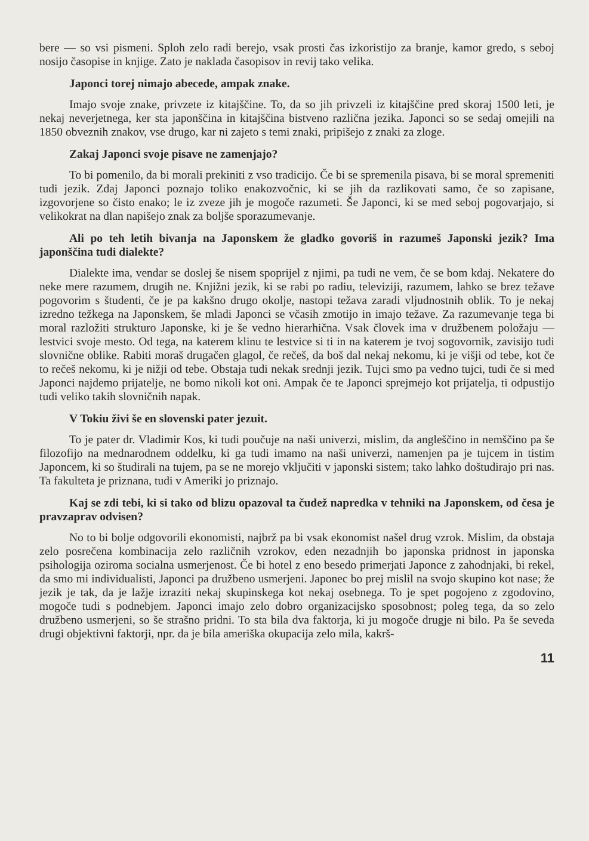bere — so vsi pismeni. Sploh zelo radi berejo, vsak prosti čas izkoristijo za branje, kamor gredo, s seboj nosijo časopise in knjige. Zato je naklada časopisov in revij tako velika.
Japonci torej nimajo abecede, ampak znake.
Imajo svoje znake, privzete iz kitajščine. To, da so jih privzeli iz kitajščine pred skoraj 1500 leti, je nekaj neverjetnega, ker sta japonščina in kitajščina bistveno različna jezika. Japonci so se sedaj omejili na 1850 obveznih znakov, vse drugo, kar ni zajeto s temi znaki, pripišejo z znaki za zloge.
Zakaj Japonci svoje pisave ne zamenjajo?
To bi pomenilo, da bi morali prekiniti z vso tradicijo. Če bi se spremenila pisava, bi se moral spremeniti tudi jezik. Zdaj Japonci poznajo toliko enakozvočnic, ki se jih da razlikovati samo, če so zapisane, izgovorjene so čisto enako; le iz zveze jih je mogoče razumeti. Še Japonci, ki se med seboj pogovarjajo, si velikokrat na dlan napišejo znak za boljše sporazumevanje.
Ali po teh letih bivanja na Japonskem že gladko govoriš in razumeš Japonski jezik? Ima japonščina tudi dialekte?
Dialekte ima, vendar se doslej še nisem spoprijel z njimi, pa tudi ne vem, če se bom kdaj. Nekatere do neke mere razumem, drugih ne. Knjižni jezik, ki se rabi po radiu, televiziji, razumem, lahko se brez težave pogovorim s študenti, če je pa kakšno drugo okolje, nastopi težava zaradi vljudnostnih oblik. To je nekaj izredno težkega na Japonskem, še mladi Japonci se včasih zmotijo in imajo težave. Za razumevanje tega bi moral razložiti strukturo Japonske, ki je še vedno hierarhična. Vsak človek ima v družbenem položaju — lestvici svoje mesto. Od tega, na katerem klinu te lestvice si ti in na katerem je tvoj sogovornik, zavisijo tudi slovnične oblike. Rabiti moraš drugačen glagol, če rečeš, da boš dal nekaj nekomu, ki je višji od tebe, kot če to rečeš nekomu, ki je nižji od tebe. Obstaja tudi nekak srednji jezik. Tujci smo pa vedno tujci, tudi če si med Japonci najdemo prijatelje, ne bomo nikoli kot oni. Ampak če te Japonci sprejmejo kot prijatelja, ti odpustijo tudi veliko takih slovničnih napak.
V Tokiu živi še en slovenski pater jezuit.
To je pater dr. Vladimir Kos, ki tudi poučuje na naši univerzi, mislim, da angleščino in nemščino pa še filozofijo na mednarodnem oddelku, ki ga tudi imamo na naši univerzi, namenjen pa je tujcem in tistim Japoncem, ki so študirali na tujem, pa se ne morejo vključiti v japonski sistem; tako lahko doštudirajo pri nas. Ta fakulteta je priznana, tudi v Ameriki jo priznajo.
Kaj se zdi tebi, ki si tako od blizu opazoval ta čudež napredka v tehniki na Japonskem, od česa je pravzaprav odvisen?
No to bi bolje odgovorili ekonomisti, najbrž pa bi vsak ekonomist našel drug vzrok. Mislim, da obstaja zelo posrečena kombinacija zelo različnih vzrokov, eden nezadnjih bo japonska pridnost in japonska psihologija oziroma socialna usmerjenost. Če bi hotel z eno besedo primerjati Japonce z zahodnjaki, bi rekel, da smo mi individualisti, Japonci pa družbeno usmerjeni. Japonec bo prej mislil na svojo skupino kot nase; že jezik je tak, da je lažje izraziti nekaj skupinskega kot nekaj osebnega. To je spet pogojeno z zgodovino, mogoče tudi s podnebjem. Japonci imajo zelo dobro organizacijsko sposobnost; poleg tega, da so zelo družbeno usmerjeni, so še strašno pridni. To sta bila dva faktorja, ki ju mogoče drugje ni bilo. Pa še seveda drugi objektivni faktorji, npr. da je bila ameriška okupacija zelo mila, kakrš-
11